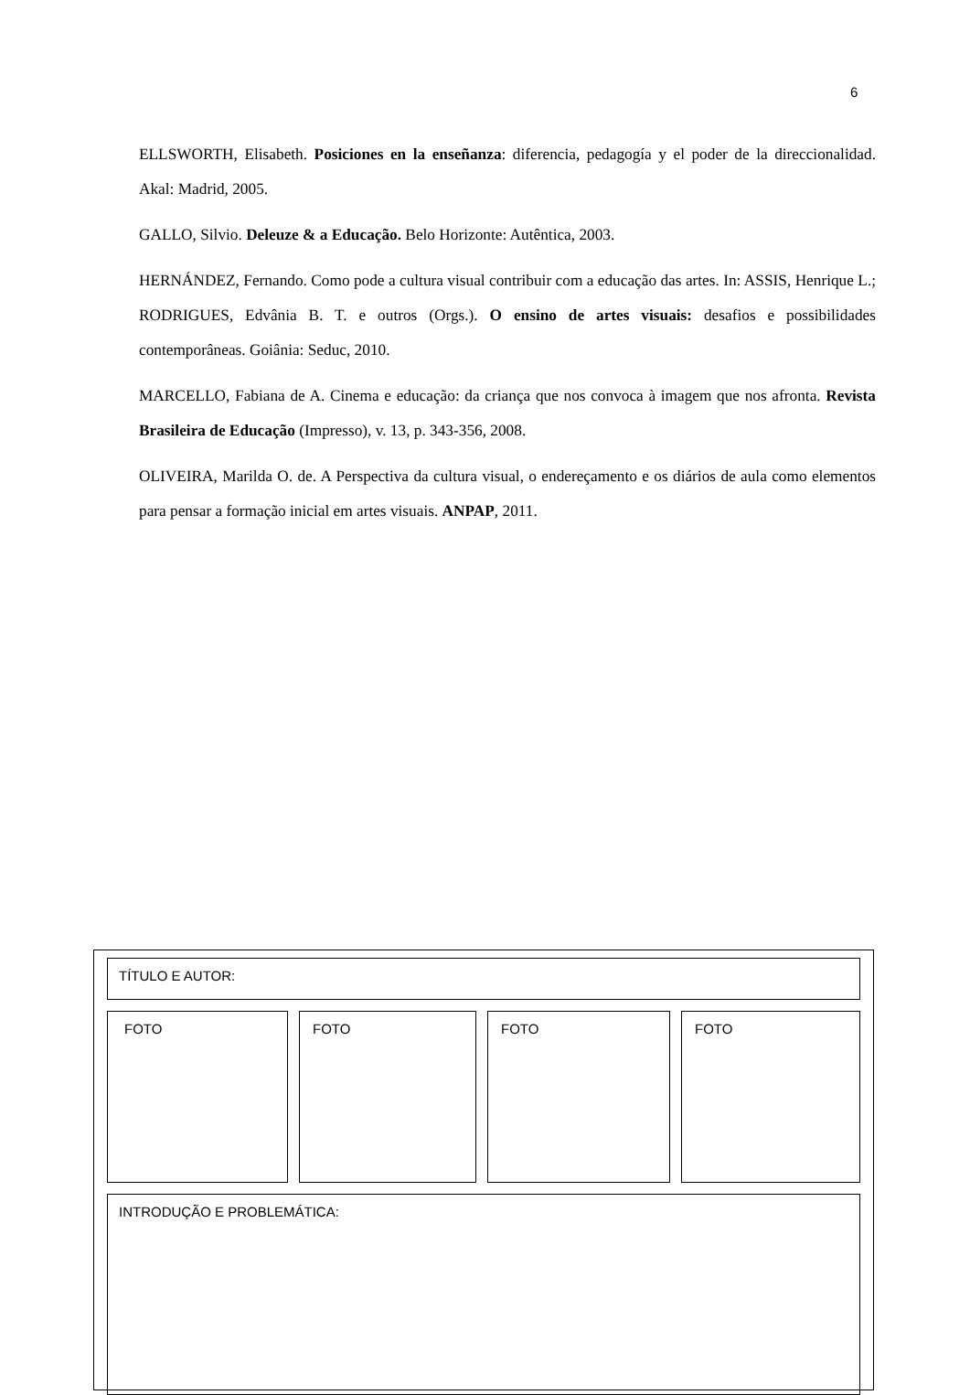6
ELLSWORTH, Elisabeth. Posiciones en la enseñanza: diferencia, pedagogía y el poder de la direccionalidad. Akal: Madrid, 2005.
GALLO, Silvio. Deleuze & a Educação. Belo Horizonte: Autêntica, 2003.
HERNÁNDEZ, Fernando. Como pode a cultura visual contribuir com a educação das artes. In: ASSIS, Henrique L.; RODRIGUES, Edvânia B. T. e outros (Orgs.). O ensino de artes visuais: desafios e possibilidades contemporâneas. Goiânia: Seduc, 2010.
MARCELLO, Fabiana de A. Cinema e educação: da criança que nos convoca à imagem que nos afronta. Revista Brasileira de Educação (Impresso), v. 13, p. 343-356, 2008.
OLIVEIRA, Marilda O. de. A Perspectiva da cultura visual, o endereçamento e os diários de aula como elementos para pensar a formação inicial em artes visuais. ANPAP, 2011.
TÍTULO E AUTOR:
FOTO FOTO FOTO FOTO
INTRODUÇÃO E PROBLEMÁTICA: